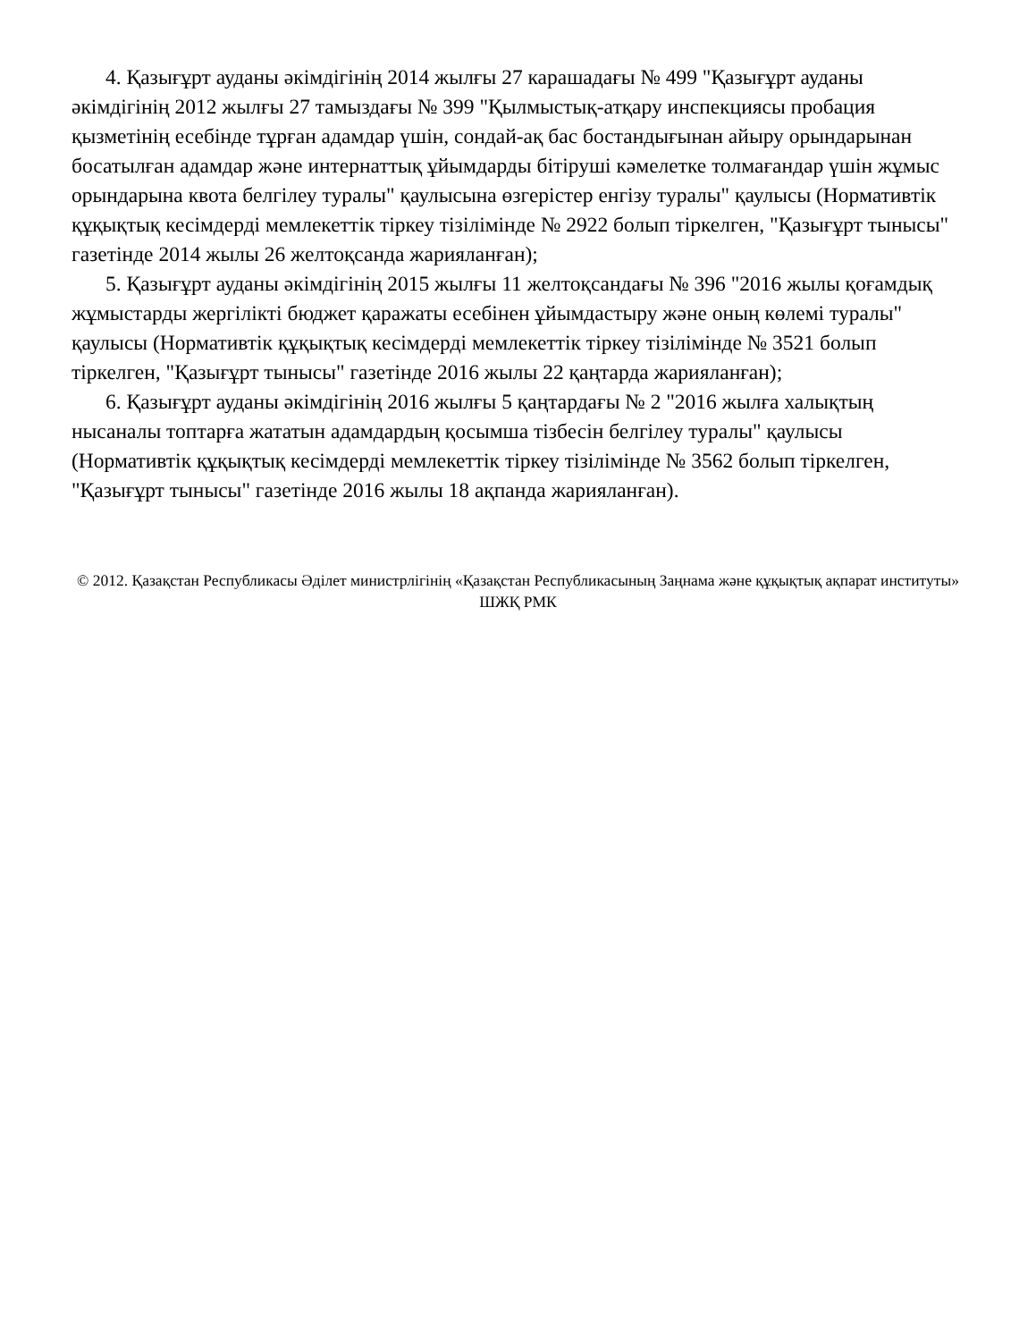4. Қазығұрт ауданы әкімдігінің 2014 жылғы 27 карашадағы № 499 "Қазығұрт ауданы әкімдігінің 2012 жылғы 27 тамыздағы № 399 "Қылмыстық-атқару инспекциясы пробация қызметінің есебінде тұрған адамдар үшін, сондай-ақ бас бостандығынан айыру орындарынан босатылған адамдар және интернаттық ұйымдарды бітіруші кәмелетке толмағандар үшін жұмыс орындарына квота белгілеу туралы" қаулысына өзгерістер енгізу туралы" қаулысы (Нормативтік құқықтық кесімдерді мемлекеттік тіркеу тізілімінде № 2922 болып тіркелген, "Қазығұрт тынысы" газетінде 2014 жылы 26 желтоқсанда жарияланған);
5. Қазығұрт ауданы әкімдігінің 2015 жылғы 11 желтоқсандағы № 396 "2016 жылы қоғамдық жұмыстарды жергілікті бюджет қаражаты есебінен ұйымдастыру және оның көлемі туралы" қаулысы (Нормативтік құқықтық кесімдерді мемлекеттік тіркеу тізілімінде № 3521 болып тіркелген, "Қазығұрт тынысы" газетінде 2016 жылы 22 қаңтарда жарияланған);
6. Қазығұрт ауданы әкімдігінің 2016 жылғы 5 қаңтардағы № 2 "2016 жылға халықтың нысаналы топтарға жататын адамдардың қосымша тізбесін белгілеу туралы" қаулысы (Нормативтік құқықтық кесімдерді мемлекеттік тіркеу тізілімінде № 3562 болып тіркелген, "Қазығұрт тынысы" газетінде 2016 жылы 18 ақпанда жарияланған).
© 2012. Қазақстан Республикасы Әділет министрлігінің «Қазақстан Республикасының Заңнама және құқықтық ақпарат институты» ШЖҚ РМК